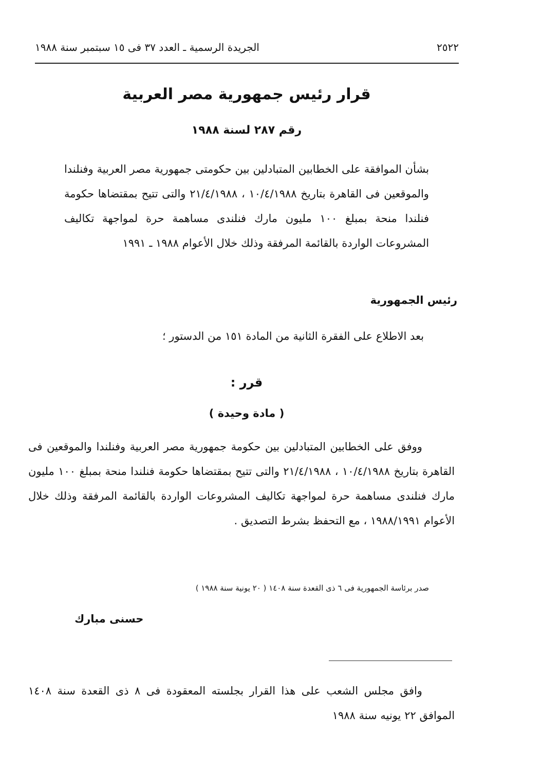٢٥٢٢ الجريدة الرسمية ـ العدد ٣٧ فى ١٥ سبتمبر سنة ١٩٨٨
قرار رئيس جمهورية مصر العربية
رقم ٢٨٧ لسنة ١٩٨٨
بشأن الموافقة على الخطابين المتبادلين بين حكومتى جمهورية مصر العربية وفنلندا والموقعين فى القاهرة بتاريخ ١٠/٤/١٩٨٨ ، ٢١/٤/١٩٨٨ والتى تتيح بمقتضاها حكومة فنلندا منحة بمبلغ ١٠٠ مليون مارك فنلندى مساهمة حرة لمواجهة تكاليف المشروعات الواردة بالقائمة المرفقة وذلك خلال الأعوام ١٩٨٨ ـ ١٩٩١
رئيس الجمهورية
بعد الاطلاع على الفقرة الثانية من المادة ١٥١ من الدستور ؛
قرر :
( مادة وحيدة )
   ووفق على الخطابين المتبادلين بين حكومة جمهورية مصر العربية وفنلندا والموقعين فى القاهرة بتاريخ ١٠/٤/١٩٨٨ ، ٢١/٤/١٩٨٨ والتى تتيح بمقتضاها حكومة فنلندا منحة بمبلغ ١٠٠ مليون مارك فنلندى مساهمة حرة لمواجهة تكاليف المشروعات الواردة بالقائمة المرفقة وذلك خلال الأعوام ١٩٨٨/١٩٩١ ، مع التحفظ بشرط التصديق .
صدر برئاسة الجمهورية فى ٦ ذى القعدة سنة ١٤٠٨ ( ٢٠ يونية سنة ١٩٨٨ )
حسنى مبارك
   وافق مجلس الشعب على هذا القرار بجلسته المعقودة فى ٨ ذى القعدة سنة ١٤٠٨ الموافق ٢٢ يونيه سنة ١٩٨٨